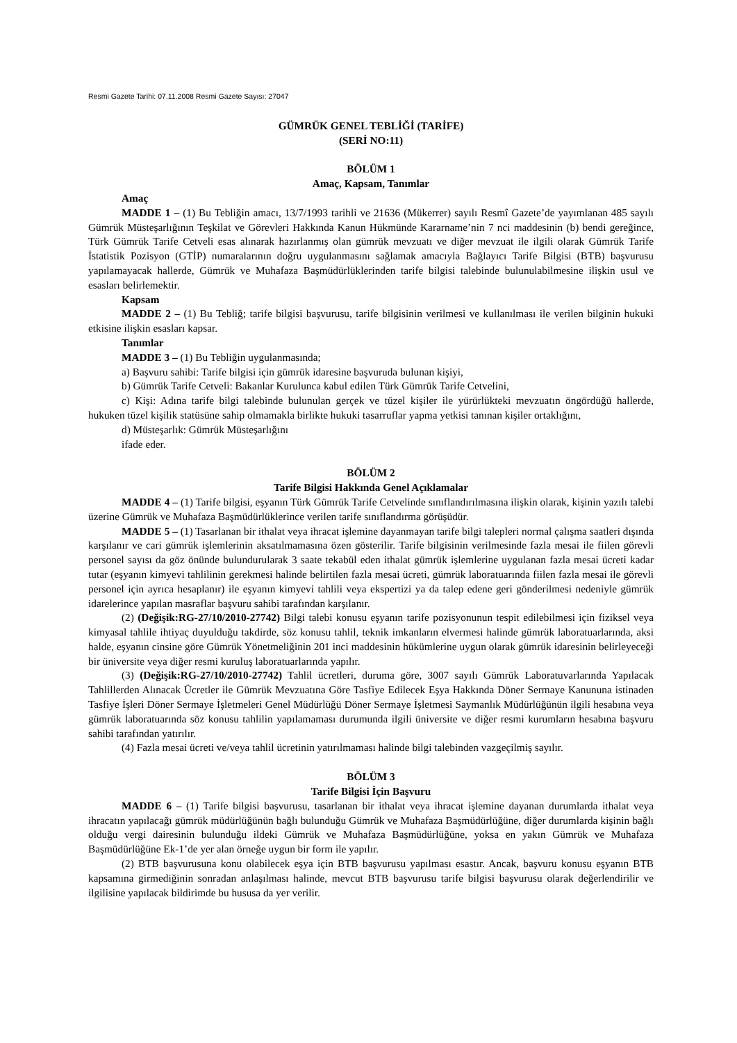Resmi Gazete Tarihi: 07.11.2008 Resmi Gazete Sayısı: 27047
GÜMRÜK GENEL TEBLİĞİ (TARİFE)
(SERİ NO:11)
BÖLÜM 1
Amaç, Kapsam, Tanımlar
Amaç
MADDE 1 – (1) Bu Tebliğin amacı, 13/7/1993 tarihli ve 21636 (Mükerrer) sayılı Resmî Gazete’de yayımlanan 485 sayılı Gümrük Müsteşarlığının Teşkilat ve Görevleri Hakkında Kanun Hükmünde Kararname’nin 7 nci maddesinin (b) bendi gereğince, Türk Gümrük Tarife Cetveli esas alınarak hazırlanmış olan gümrük mevzuatı ve diğer mevzuat ile ilgili olarak Gümrük Tarife İstatistik Pozisyon (GTİP) numaralarının doğru uygulanmasını sağlamak amacıyla Bağlayıcı Tarife Bilgisi (BTB) başvurusu yapılamayacak hallerde, Gümrük ve Muhafaza Başmüdürlüklerinden tarife bilgisi talebinde bulunulabilmesine ilişkin usul ve esasları belirlemektir.
Kapsam
MADDE 2 – (1) Bu Tebliğ; tarife bilgisi başvurusu, tarife bilgisinin verilmesi ve kullanılması ile verilen bilginin hukuki etkisine ilişkin esasları kapsar.
Tanımlar
MADDE 3 – (1) Bu Tebliğin uygulanmasında;
a) Başvuru sahibi: Tarife bilgisi için gümrük idaresine başvuruda bulunan kişiyi,
b) Gümrük Tarife Cetveli: Bakanlar Kurulunca kabul edilen Türk Gümrük Tarife Cetvelini,
c) Kişi: Adına tarife bilgi talebinde bulunulan gerçek ve tüzel kişiler ile yürürlükteki mevzuatın öngördüğü hallerde, hukuken tüzel kişilik statüsüne sahip olmamakla birlikte hukuki tasarruflar yapma yetkisi tanınan kişiler ortaklığını,
d) Müsteşarlık: Gümrük Müsteşarlığını
ifade eder.
BÖLÜM 2
Tarife Bilgisi Hakkında Genel Açıklamalar
MADDE 4 – (1) Tarife bilgisi, eşyanın Türk Gümrük Tarife Cetvelinde sınıflandırılmasına ilişkin olarak, kişinin yazılı talebi üzerine Gümrük ve Muhafaza Başmüdürlüklerince verilen tarife sınıflandırma görüşüdür.
MADDE 5 – (1) Tasarlanan bir ithalat veya ihracat işlemine dayanmayan tarife bilgi talepleri normal çalışma saatleri dışında karşılanır ve cari gümrük işlemlerinin aksatılmamasına özen gösterilir. Tarife bilgisinin verilmesinde fazla mesai ile fiilen görevli personel sayısı da göz önünde bulundurularak 3 saate tekabül eden ithalat gümrük işlemlerine uygulanan fazla mesai ücreti kadar tutar (eşyanın kimyevi tahlilinin gerekmesi halinde belirtilen fazla mesai ücreti, gümrük laboratuarında fiilen fazla mesai ile görevli personel için ayrıca hesaplanır) ile eşyanın kimyevi tahlili veya ekspertizi ya da talep edene geri gönderilmesi nedeniyle gümrük idarelerince yapılan masraflar başvuru sahibi tarafından karşılanır.
(2) (Değişik:RG-27/10/2010-27742) Bilgi talebi konusu eşyanın tarife pozisyonunun tespit edilebilmesi için fiziksel veya kimyasal tahlile ihtiyaç duyulduğu takdirde, söz konusu tahlil, teknik imkanların elvermesi halinde gümrük laboratuarlarında, aksi halde, eşyanın cinsine göre Gümrük Yönetmeliğinin 201 inci maddesinin hükümlerine uygun olarak gümrük idaresinin belirleyeceği bir üniversite veya diğer resmi kuruluş laboratuarlarında yapılır.
(3) (Değişik:RG-27/10/2010-27742) Tahlil ücretleri, duruma göre, 3007 sayılı Gümrük Laboratuvarlarında Yapılacak Tahlillerden Alınacak Ücretler ile Gümrük Mevzuatına Göre Tasfiye Edilecek Eşya Hakkında Döner Sermaye Kanununa istinaden Tasfiye İşleri Döner Sermaye İşletmeleri Genel Müdürlüğü Döner Sermaye İşletmesi Saymanlık Müdürlüğünün ilgili hesabına veya gümrük laboratuarında söz konusu tahlilin yapılamaması durumunda ilgili üniversite ve diğer resmi kurumların hesabına başvuru sahibi tarafından yatırılır.
(4) Fazla mesai ücreti ve/veya tahlil ücretinin yatırılmaması halinde bilgi talebinden vazgeçilmiş sayılır.
BÖLÜM 3
Tarife Bilgisi İçin Başvuru
MADDE 6 – (1) Tarife bilgisi başvurusu, tasarlanan bir ithalat veya ihracat işlemine dayanan durumlarda ithalat veya ihracatın yapılacağı gümrük müdürlüğünün bağlı bulunduğu Gümrük ve Muhafaza Başmüdürlüğüne, diğer durumlarda kişinin bağlı olduğu vergi dairesinin bulunduğu ildeki Gümrük ve Muhafaza Başmüdürlüğüne, yoksa en yakın Gümrük ve Muhafaza Başmüdürlüğüne Ek-1’de yer alan örneğe uygun bir form ile yapılır.
(2) BTB başvurusuna konu olabilecek eşya için BTB başvurusu yapılması esastır. Ancak, başvuru konusu eşyanın BTB kapsamına girmediğinin sonradan anlaşılması halinde, mevcut BTB başvurusu tarife bilgisi başvurusu olarak değerlendirilir ve ilgilisine yapılacak bildirimde bu hususa da yer verilir.